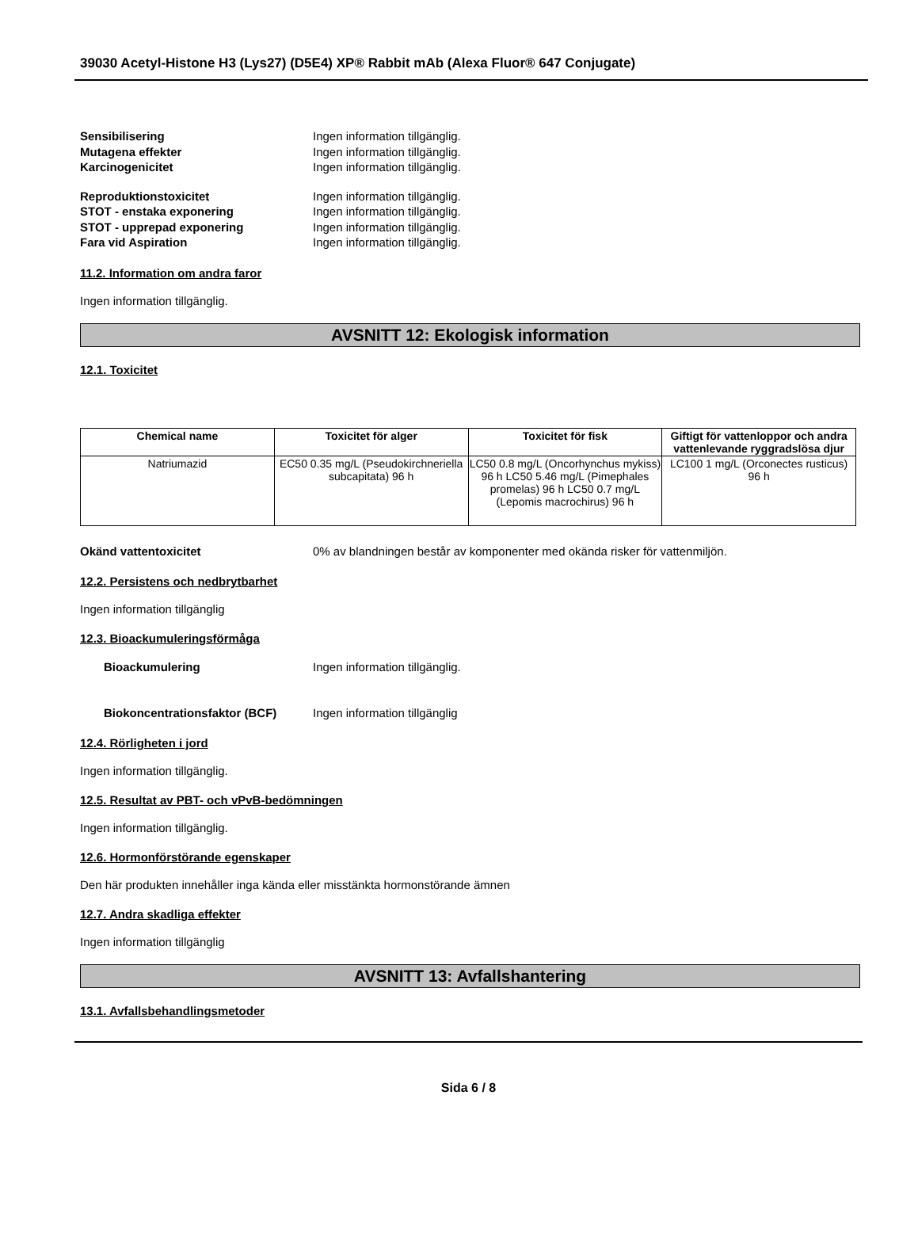39030 Acetyl-Histone H3 (Lys27) (D5E4) XP® Rabbit mAb (Alexa Fluor® 647 Conjugate)
Sensibilisering Ingen information tillgänglig.
Mutagena effekter Ingen information tillgänglig.
Karcinogenicitet Ingen information tillgänglig.
Reproduktionstoxicitet Ingen information tillgänglig.
STOT - enstaka exponering Ingen information tillgänglig.
STOT - upprepad exponering Ingen information tillgänglig.
Fara vid Aspiration Ingen information tillgänglig.
11.2. Information om andra faror
Ingen information tillgänglig.
AVSNITT 12: Ekologisk information
12.1. Toxicitet
| Chemical name | Toxicitet för alger | Toxicitet för fisk | Giftigt för vattenloppor och andra vattenlevande ryggradslösa djur |
| --- | --- | --- | --- |
| Natriumazid | EC50 0.35 mg/L (Pseudokirchneriella subcapitata) 96 h | LC50 0.8 mg/L (Oncorhynchus mykiss) 96 h LC50 5.46 mg/L (Pimephales promelas) 96 h LC50 0.7 mg/L (Lepomis macrochirus) 96 h | LC100 1 mg/L (Orconectes rusticus) 96 h |
Okänd vattentoxicitet 0% av blandningen består av komponenter med okända risker för vattenmiljön.
12.2. Persistens och nedbrytbarhet
Ingen information tillgänglig
12.3. Bioackumuleringsförmåga
Bioackumulering Ingen information tillgänglig.
Biokoncentrationsfaktor (BCF) Ingen information tillgänglig
12.4. Rörligheten i jord
Ingen information tillgänglig.
12.5. Resultat av PBT- och vPvB-bedömningen
Ingen information tillgänglig.
12.6. Hormonförstörande egenskaper
Den här produkten innehåller inga kända eller misstänkta hormonstörande ämnen
12.7. Andra skadliga effekter
Ingen information tillgänglig
AVSNITT 13: Avfallshantering
13.1. Avfallsbehandlingsmetoder
Sida 6 / 8